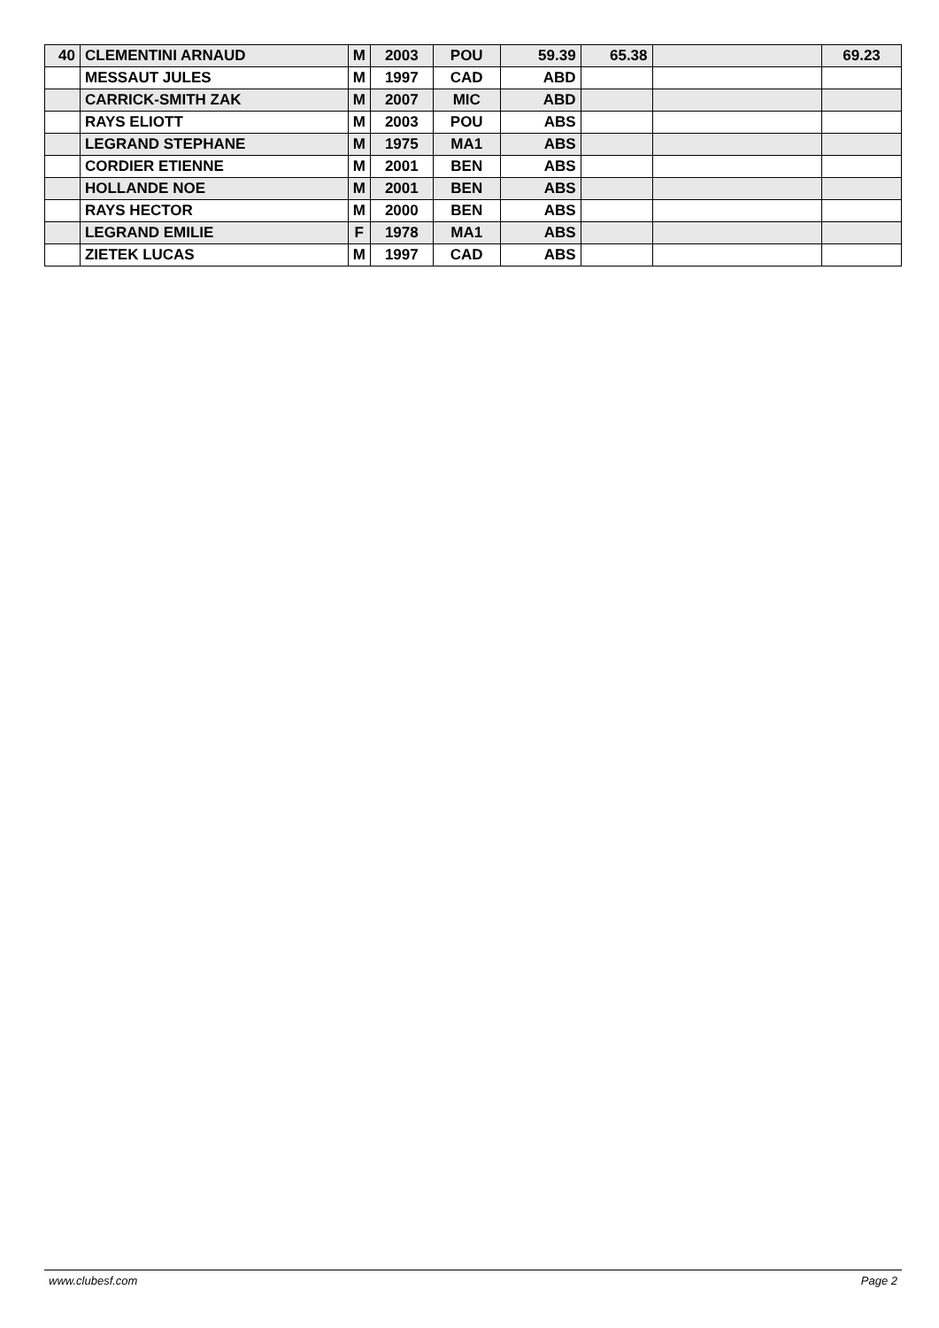| 40 | CLEMENTINI ARNAUD | M | 2003 | POU | 59.39 | 65.38 | | 69.23 |
| | MESSAUT JULES | M | 1997 | CAD | ABD | | | |
| | CARRICK-SMITH ZAK | M | 2007 | MIC | ABD | | | |
| | RAYS ELIOTT | M | 2003 | POU | ABS | | | |
| | LEGRAND STEPHANE | M | 1975 | MA1 | ABS | | | |
| | CORDIER ETIENNE | M | 2001 | BEN | ABS | | | |
| | HOLLANDE NOE | M | 2001 | BEN | ABS | | | |
| | RAYS HECTOR | M | 2000 | BEN | ABS | | | |
| | LEGRAND EMILIE | F | 1978 | MA1 | ABS | | | |
| | ZIETEK LUCAS | M | 1997 | CAD | ABS | | | |
www.clubesf.com Page 2